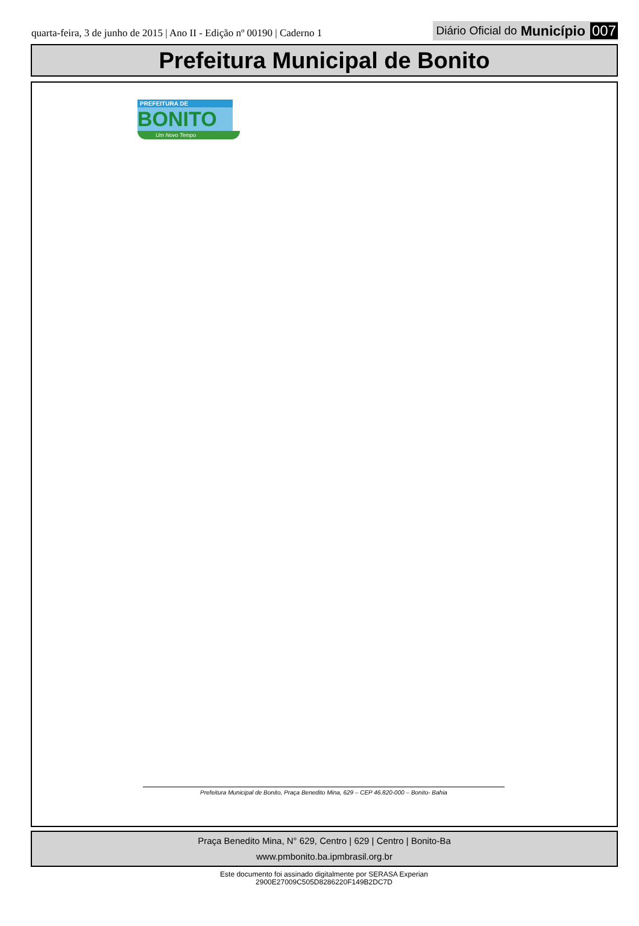quarta-feira, 3 de junho de 2015 | Ano II - Edição nº 00190 | Caderno 1
Diário Oficial do Município 007
Prefeitura Municipal de Bonito
PREFEITURA DE
BONITO
Um Novo Tempo
Prefeitura Municipal de Bonito, Praça Benedito Mina, 629 – CEP 46.820-000 – Bonito- Bahia
Praça Benedito Mina, N° 629, Centro | 629 | Centro | Bonito-Ba
www.pmbonito.ba.ipmbrasil.org.br
Este documento foi assinado digitalmente por SERASA Experian
2900E27009C505D8286220F149B2DC7D